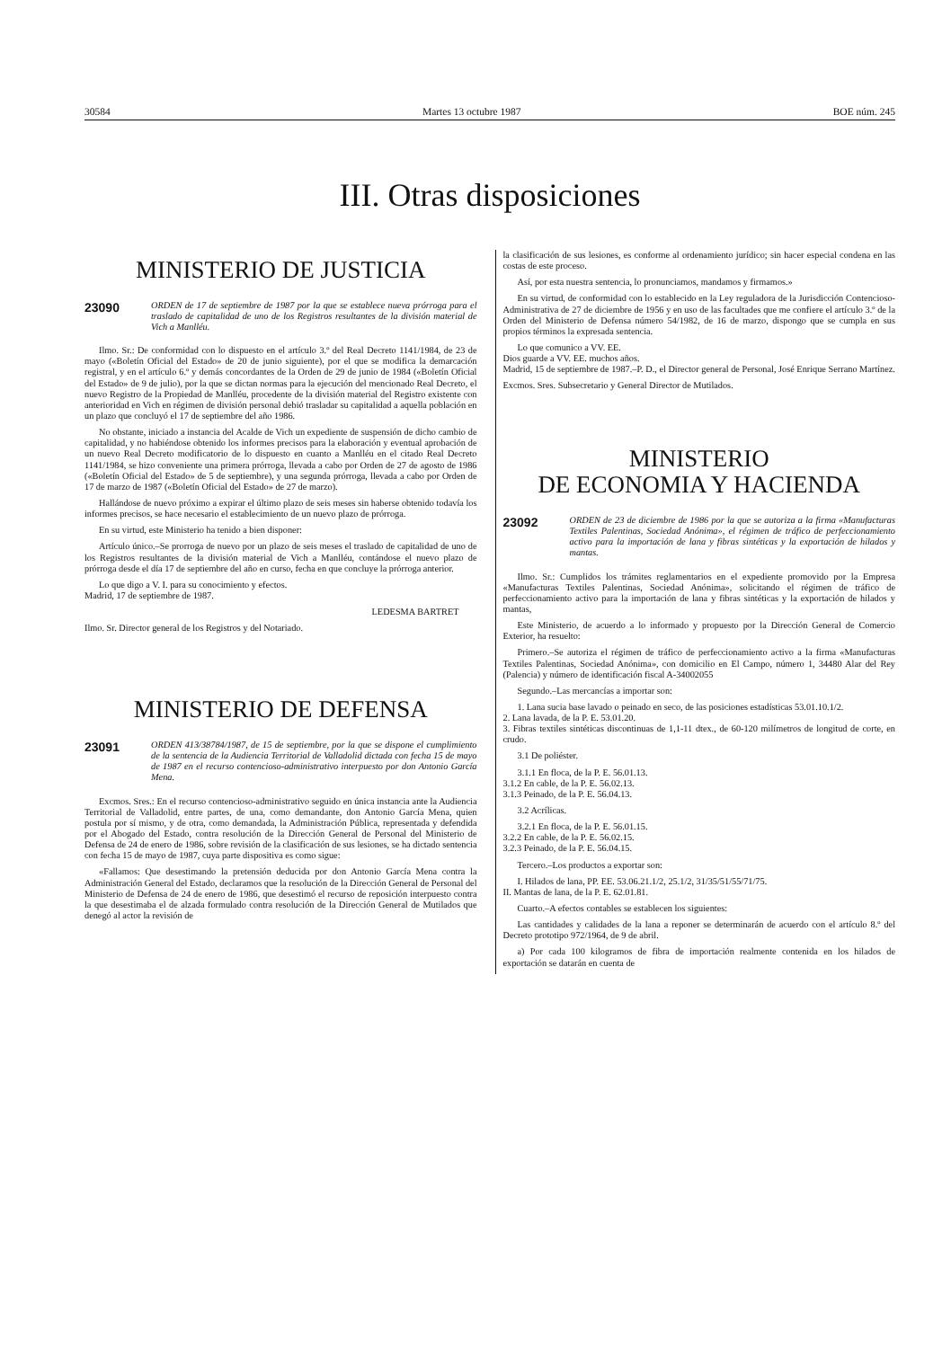30584 Martes 13 octubre 1987 BOE núm. 245
III. Otras disposiciones
MINISTERIO DE JUSTICIA
23090 ORDEN de 17 de septiembre de 1987 por la que se establece nueva prórroga para el traslado de capitalidad de uno de los Registros resultantes de la división material de Vich a Manlléu.
Ilmo. Sr.: De conformidad con lo dispuesto en el artículo 3.º del Real Decreto 1141/1984, de 23 de mayo («Boletín Oficial del Estado» de 20 de junio siguiente), por el que se modifica la demarcación registral, y en el artículo 6.º y demás concordantes de la Orden de 29 de junio de 1984 («Boletín Oficial del Estado» de 9 de julio), por la que se dictan normas para la ejecución del mencionado Real Decreto, el nuevo Registro de la Propiedad de Manlléu, procedente de la división material del Registro existente con anterioridad en Vich en régimen de división personal debió trasladar su capitalidad a aquella población en un plazo que concluyó el 17 de septiembre del año 1986.
No obstante, iniciado a instancia del Acalde de Vich un expediente de suspensión de dicho cambio de capitalidad, y no habiéndose obtenido los informes precisos para la elaboración y eventual aprobación de un nuevo Real Decreto modificatorio de lo dispuesto en cuanto a Manlléu en el citado Real Decreto 1141/1984, se hizo conveniente una primera prórroga, llevada a cabo por Orden de 27 de agosto de 1986 («Boletín Oficial del Estado» de 5 de septiembre), y una segunda prórroga, llevada a cabo por Orden de 17 de marzo de 1987 («Boletín Oficial del Estado» de 27 de marzo).
Hallándose de nuevo próximo a expirar el último plazo de seis meses sin haberse obtenido todavía los informes precisos, se hace necesario el establecimiento de un nuevo plazo de prórroga.
En su virtud, este Ministerio ha tenido a bien disponer:
Artículo único.–Se prorroga de nuevo por un plazo de seis meses el traslado de capitalidad de uno de los Registros resultantes de la división material de Vich a Manlléu, contándose el nuevo plazo de prórroga desde el día 17 de septiembre del año en curso, fecha en que concluye la prórroga anterior.
Lo que digo a V. I. para su conocimiento y efectos.
Madrid, 17 de septiembre de 1987.
LEDESMA BARTRET
Ilmo. Sr. Director general de los Registros y del Notariado.
MINISTERIO DE DEFENSA
23091 ORDEN 413/38784/1987, de 15 de septiembre, por la que se dispone el cumplimiento de la sentencia de la Audiencia Territorial de Valladolid dictada con fecha 15 de mayo de 1987 en el recurso contencioso-administrativo interpuesto por don Antonio García Mena.
Excmos. Sres.: En el recurso contencioso-administrativo seguido en única instancia ante la Audiencia Territorial de Valladolid, entre partes, de una, como demandante, don Antonio García Mena, quien postula por sí mismo, y de otra, como demandada, la Administración Pública, representada y defendida por el Abogado del Estado, contra resolución de la Dirección General de Personal del Ministerio de Defensa de 24 de enero de 1986, sobre revisión de la clasificación de sus lesiones, se ha dictado sentencia con fecha 15 de mayo de 1987, cuya parte dispositiva es como sigue:
«Fallamos: Que desestimando la pretensión deducida por don Antonio García Mena contra la Administración General del Estado, declaramos que la resolución de la Dirección General de Personal del Ministerio de Defensa de 24 de enero de 1986, que desestimó el recurso de reposición interpuesto contra la que desestimaba el de alzada formulado contra resolución de la Dirección General de Mutilados que denegó al actor la revisión de
la clasificación de sus lesiones, es conforme al ordenamiento jurídico; sin hacer especial condena en las costas de este proceso.
Así, por esta nuestra sentencia, lo pronunciamos, mandamos y firmamos.»
En su virtud, de conformidad con lo establecido en la Ley reguladora de la Jurisdicción Contencioso-Administrativa de 27 de diciembre de 1956 y en uso de las facultades que me confiere el artículo 3.º de la Orden del Ministerio de Defensa número 54/1982, de 16 de marzo, dispongo que se cumpla en sus propios términos la expresada sentencia.
Lo que comunico a VV. EE.
Dios guarde a VV. EE. muchos años.
Madrid, 15 de septiembre de 1987.–P. D., el Director general de Personal, José Enrique Serrano Martínez.
Excmos. Sres. Subsecretario y General Director de Mutilados.
MINISTERIO
DE ECONOMIA Y HACIENDA
23092 ORDEN de 23 de diciembre de 1986 por la que se autoriza a la firma «Manufacturas Textiles Palentinas, Sociedad Anónima», el régimen de tráfico de perfeccionamiento activo para la importación de lana y fibras sintéticas y la exportación de hilados y mantas.
Ilmo. Sr.: Cumplidos los trámites reglamentarios en el expediente promovido por la Empresa «Manufacturas Textiles Palentinas, Sociedad Anónima», solicitando el régimen de tráfico de perfeccionamiento activo para la importación de lana y fibras sintéticas y la exportación de hilados y mantas,
Este Ministerio, de acuerdo a lo informado y propuesto por la Dirección General de Comercio Exterior, ha resuelto:
Primero.–Se autoriza el régimen de tráfico de perfeccionamiento activo a la firma «Manufacturas Textiles Palentinas, Sociedad Anónima», con domicilio en El Campo, número 1, 34480 Alar del Rey (Palencia) y número de identificación fiscal A-34002055
Segundo.–Las mercancías a importar son:
1. Lana sucia base lavado o peinado en seco, de las posiciones estadísticas 53.01.10.1/2.
2. Lana lavada, de la P. E. 53.01.20.
3. Fibras textiles sintéticas discontinuas de 1,1-11 dtex., de 60-120 milímetros de longitud de corte, en crudo.
3.1 De poliéster.
3.1.1 En floca, de la P. E. 56.01.13.
3.1.2 En cable, de la P. E. 56.02.13.
3.1.3 Peinado, de la P. E. 56.04.13.
3.2 Acrílicas.
3.2.1 En floca, de la P. E. 56.01.15.
3.2.2 En cable, de la P. E. 56.02.15.
3.2.3 Peinado, de la P. E. 56.04.15.
Tercero.–Los productos a exportar son:
I. Hilados de lana, PP. EE. 53.06.21.1/2, 25.1/2, 31/35/51/55/71/75.
II. Mantas de lana, de la P. E. 62.01.81.
Cuarto.–A efectos contables se establecen los siguientes:
Las cantidades y calidades de la lana a reponer se determinarán de acuerdo con el artículo 8.º del Decreto prototipo 972/1964, de 9 de abril.
a) Por cada 100 kilogramos de fibra de importación realmente contenida en los hilados de exportación se datarán en cuenta de